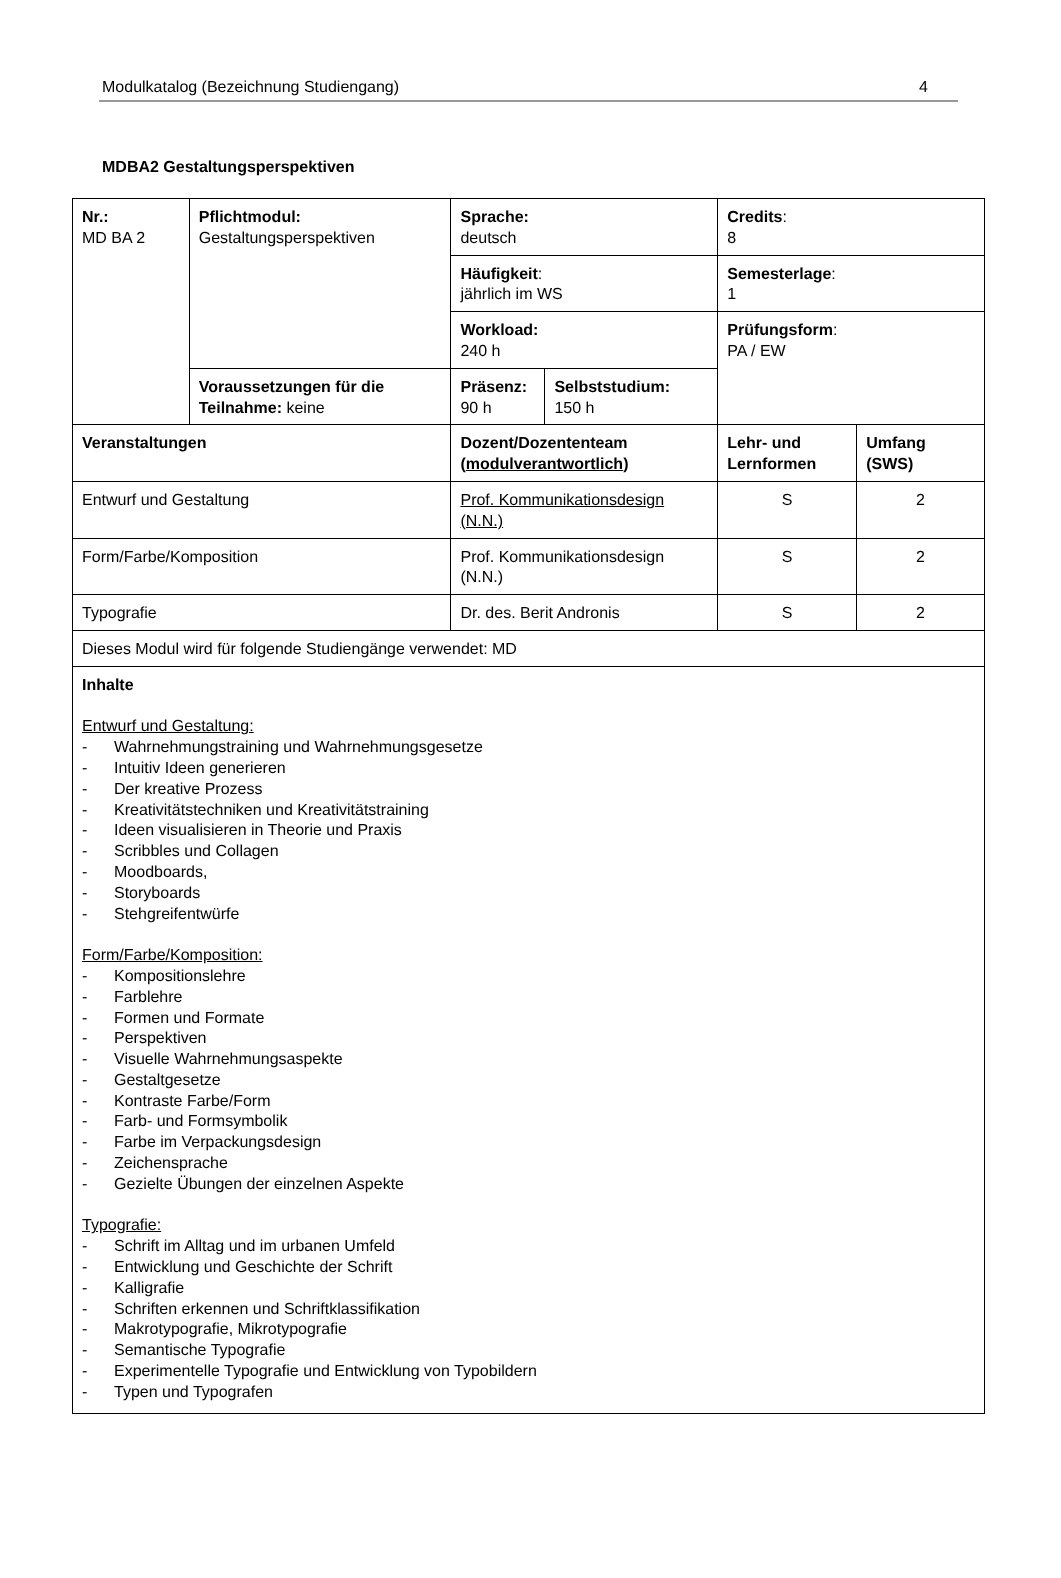Modulkatalog (Bezeichnung Studiengang) 4
MDBA2 Gestaltungsperspektiven
| Nr.: MD BA 2 | Pflichtmodul: Gestaltungsperspektiven | Sprache: deutsch | | Credits : 8 | |
| | | Häufigkeit : jährlich im WS | | Semesterlage : 1 | |
| | | Workload: 240 h | | Prüfungsform : PA / EW | |
| | Voraussetzungen für die Teilnahme: keine | Präsenz: 90 h | Selbststudium: 150 h | | |
| Veranstaltungen | | Dozent/Dozententeam ( modulverantwortlich ) | | Lehr- und Lernformen | Umfang (SWS) |
| Entwurf und Gestaltung | | Prof. Kommunikationsdesign (N.N.) | | S | 2 |
| Form/Farbe/Komposition | | Prof. Kommunikationsdesign (N.N.) | | S | 2 |
| Typografie | | Dr. des. Berit Andronis | | S | 2 |
| Dieses Modul wird für folgende Studiengänge verwendet: MD | | | | | |
| Inhalte Entwurf und Gestaltung: - Wahrnehmungstraining und Wahrnehmungsgesetze - Intuitiv Ideen generieren - Der kreative Prozess - Kreativitätstechniken und Kreativitätstraining - Ideen visualisieren in Theorie und Praxis - Scribbles und Collagen - Moodboards, - Storyboards - Stehgreifentwürfe Form/Farbe/Komposition: - Kompositionslehre - Farblehre - Formen und Formate - Perspektiven - Visuelle Wahrnehmungsaspekte - Gestaltgesetze - Kontraste Farbe/Form - Farb- und Formsymbolik - Farbe im Verpackungsdesign - Zeichensprache - Gezielte Übungen der einzelnen Aspekte Typografie: - Schrift im Alltag und im urbanen Umfeld - Entwicklung und Geschichte der Schrift - Kalligrafie - Schriften erkennen und Schriftklassifikation - Makrotypografie, Mikrotypografie - Semantische Typografie - Experimentelle Typografie und Entwicklung von Typobildern - Typen und Typografen | | | | | |